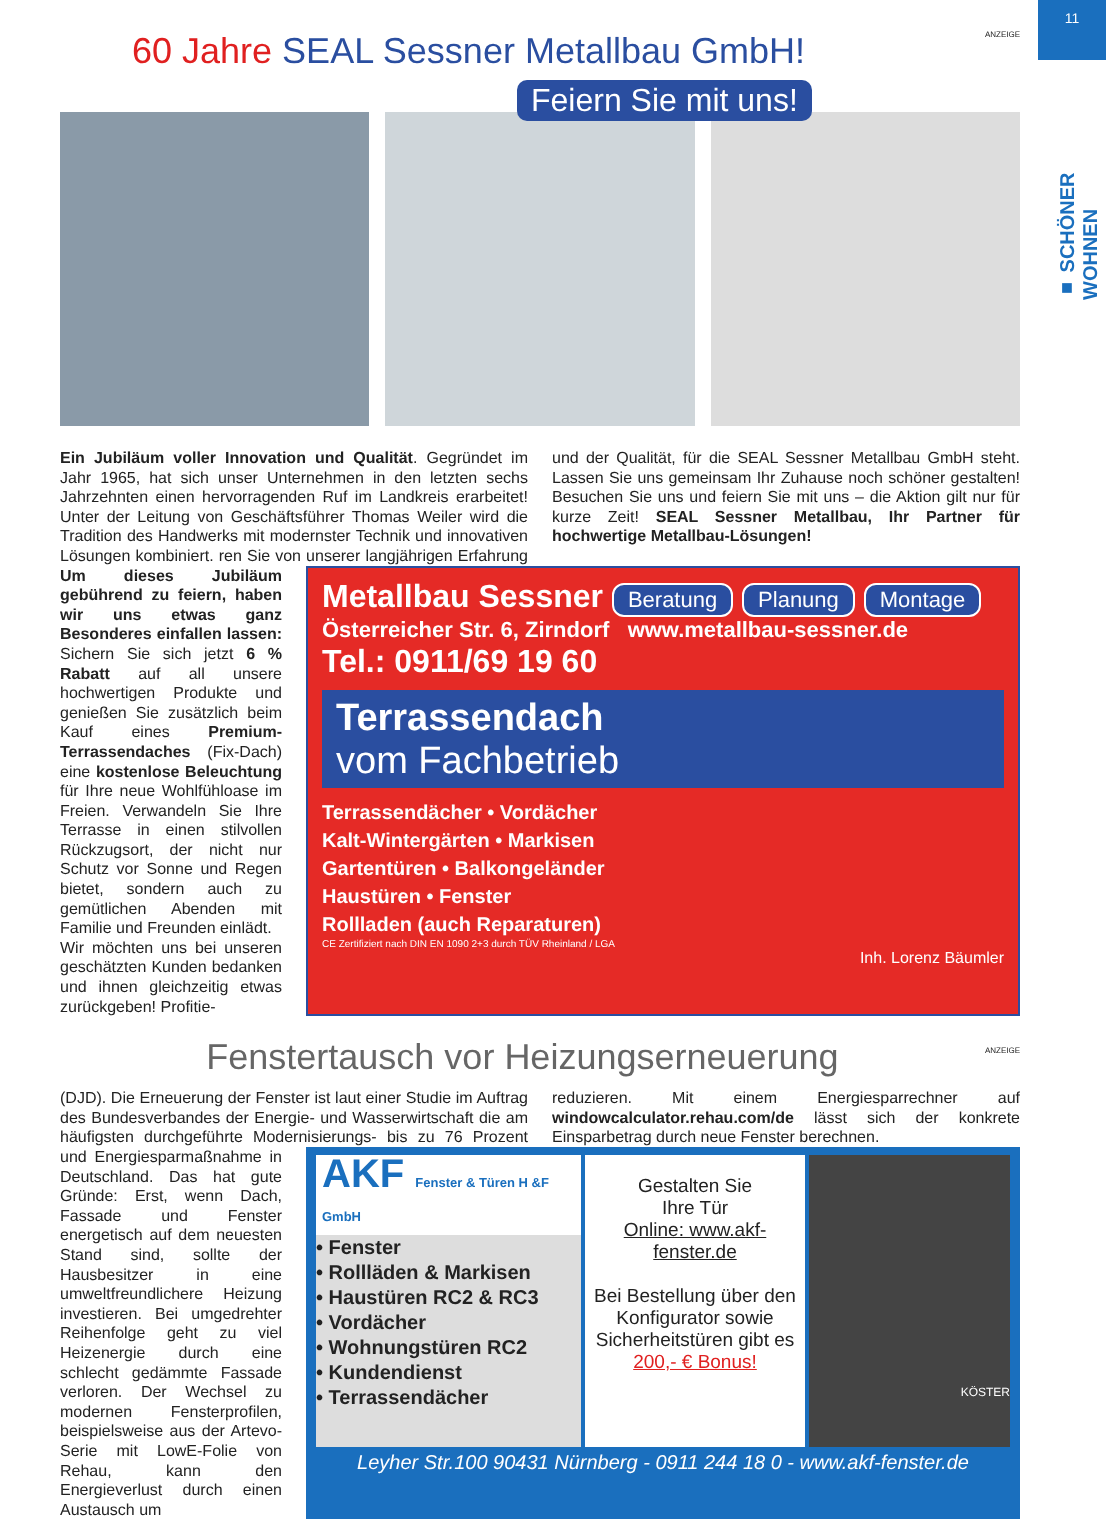11
■ SCHÖNER WOHNEN
ANZEIGE
60 Jahre SEAL Sessner Metallbau GmbH!
Feiern Sie mit uns!
Ein Jubiläum voller Innovation und Qualität. Gegründet im Jahr 1965, hat sich unser Unternehmen in den letzten sechs Jahrzehnten einen hervorragenden Ruf im Landkreis erarbeitet! Unter der Leitung von Geschäftsführer Thomas Weiler wird die Tradition des Handwerks mit modernster Technik und innovativen Lösungen kombiniert. ren Sie von unserer langjährigen Erfahrung und der Qualität, für die SEAL Sessner Metallbau GmbH steht. Lassen Sie uns gemeinsam Ihr Zuhause noch schöner gestalten! Besuchen Sie uns und feiern Sie mit uns – die Aktion gilt nur für kurze Zeit! SEAL Sessner Metallbau, Ihr Partner für hochwertige Metallbau-Lösungen!
Um dieses Jubiläum gebührend zu feiern, haben wir uns etwas ganz Besonderes einfallen lassen: Sichern Sie sich jetzt 6 % Rabatt auf all unsere hochwertigen Produkte und genießen Sie zusätzlich beim Kauf eines Premium-Terrassendaches (Fix-Dach) eine kostenlose Beleuchtung für Ihre neue Wohlfühloase im Freien. Verwandeln Sie Ihre Terrasse in einen stilvollen Rückzugsort, der nicht nur Schutz vor Sonne und Regen bietet, sondern auch zu gemütlichen Abenden mit Familie und Freunden einlädt.
Wir möchten uns bei unseren geschätzten Kunden bedanken und ihnen gleichzeitig etwas zurückgeben! Profitie-
Metallbau Sessner Beratung Planung Montage
Österreicher Str. 6, Zirndorf www.metallbau-sessner.de
Tel.: 0911/69 19 60
Terrassendach
vom Fachbetrieb
Terrassendächer • Vordächer
Kalt-Wintergärten • Markisen
Gartentüren • Balkongeländer
Haustüren • Fenster
Rollladen (auch Reparaturen)
CE Zertifiziert nach DIN EN 1090 2+3 durch TÜV Rheinland / LGA
Inh. Lorenz Bäumler
ANZEIGE
Fenstertausch vor Heizungserneuerung
(DJD). Die Erneuerung der Fenster ist laut einer Studie im Auftrag des Bundesverbandes der Energie- und Wasserwirtschaft die am häufigsten durchgeführte Modernisierungs- bis zu 76 Prozent reduzieren. Mit einem Energiesparrechner auf windowcalculator.rehau.com/de lässt sich der konkrete Einsparbetrag durch neue Fenster berechnen.
und Energiesparmaßnahme in Deutschland. Das hat gute Gründe: Erst, wenn Dach, Fassade und Fenster energetisch auf dem neuesten Stand sind, sollte der Hausbesitzer in eine umweltfreundlichere Heizung investieren. Bei umgedrehter Reihenfolge geht zu viel Heizenergie durch eine schlecht gedämmte Fassade verloren. Der Wechsel zu modernen Fensterprofilen, beispielsweise aus der Artevo-Serie mit LowE-Folie von Rehau, kann den Energieverlust durch einen Austausch um
AKF Fenster & Türen H &F GmbH
• Fenster
• Rollläden & Markisen
• Haustüren RC2 & RC3
• Vordächer
• Wohnungstüren RC2
• Kundendienst
• Terrassendächer
Gestalten Sie
Ihre Tür
Online: www.akf-fenster.de
Bei Bestellung über den Konfigurator sowie Sicherheitstüren gibt es
200,- € Bonus!
KÖSTER
Leyher Str.100 90431 Nürnberg - 0911 244 18 0 - www.akf-fenster.de